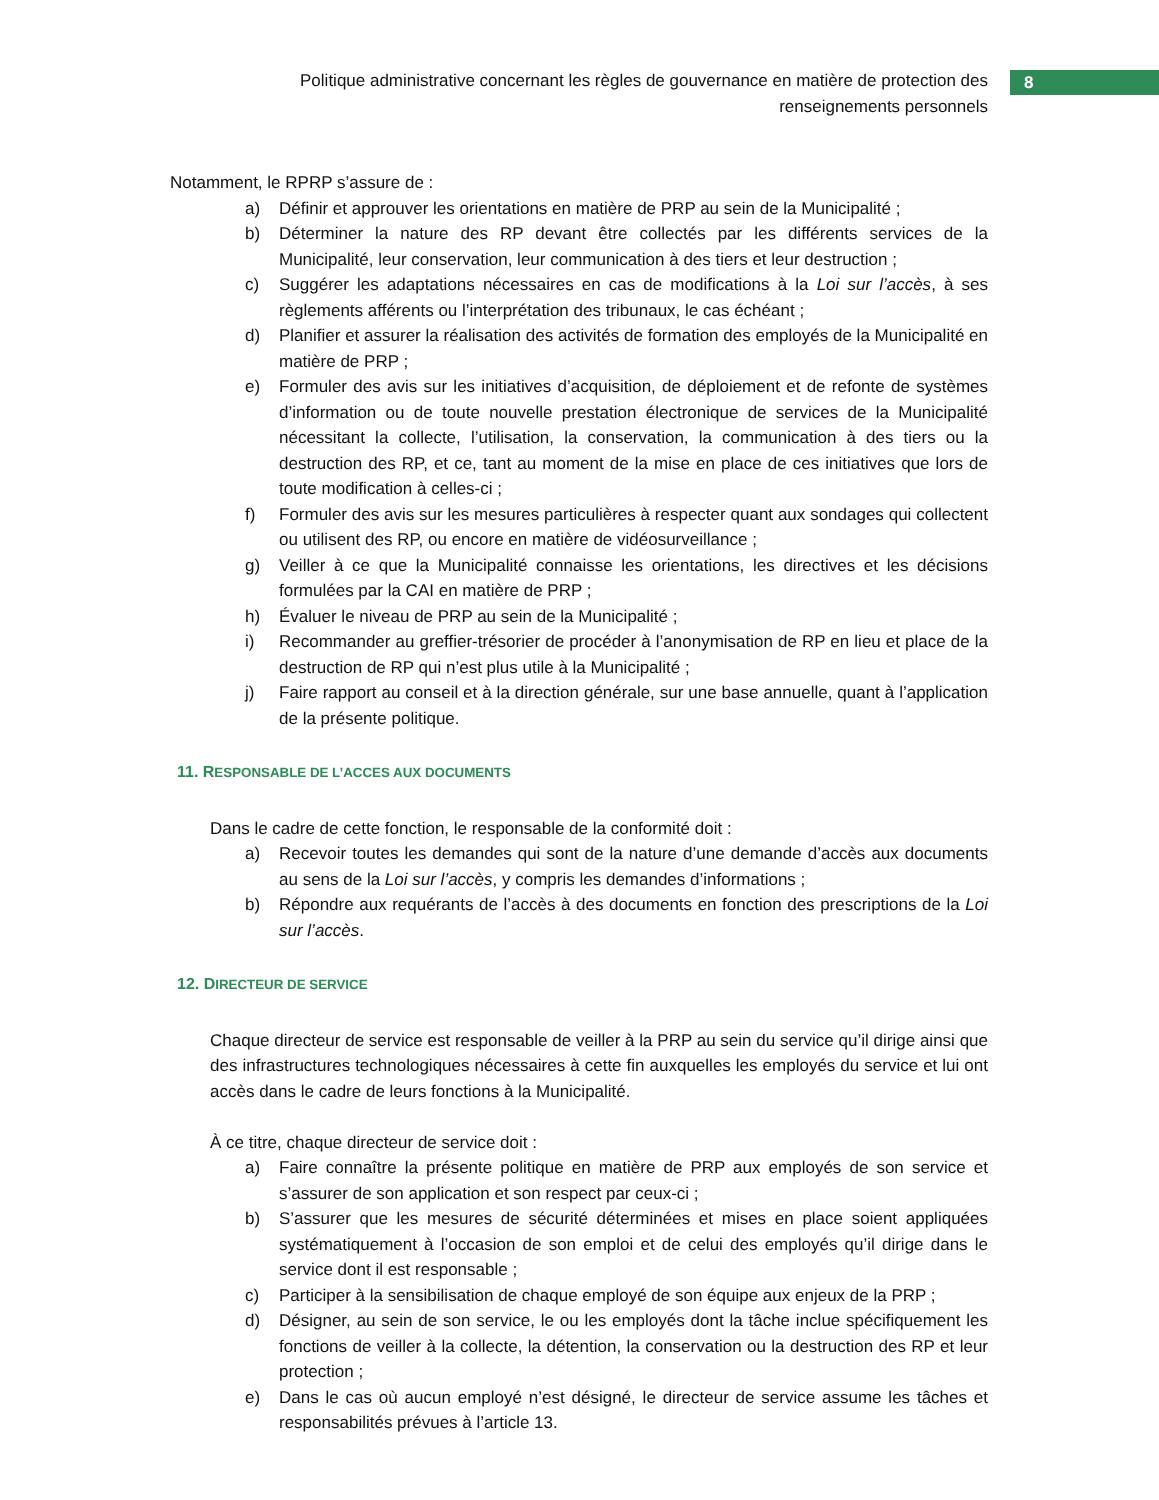Politique administrative concernant les règles de gouvernance en matière de protection des renseignements personnels
8
Notamment, le RPRP s’assure de :
a) Définir et approuver les orientations en matière de PRP au sein de la Municipalité ;
b) Déterminer la nature des RP devant être collectés par les différents services de la Municipalité, leur conservation, leur communication à des tiers et leur destruction ;
c) Suggérer les adaptations nécessaires en cas de modifications à la Loi sur l’accès, à ses règlements afférents ou l’interprétation des tribunaux, le cas échéant ;
d) Planifier et assurer la réalisation des activités de formation des employés de la Municipalité en matière de PRP ;
e) Formuler des avis sur les initiatives d’acquisition, de déploiement et de refonte de systèmes d’information ou de toute nouvelle prestation électronique de services de la Municipalité nécessitant la collecte, l’utilisation, la conservation, la communication à des tiers ou la destruction des RP, et ce, tant au moment de la mise en place de ces initiatives que lors de toute modification à celles-ci ;
f) Formuler des avis sur les mesures particulières à respecter quant aux sondages qui collectent ou utilisent des RP, ou encore en matière de vidéosurveillance ;
g) Veiller à ce que la Municipalité connaisse les orientations, les directives et les décisions formulées par la CAI en matière de PRP ;
h) Évaluer le niveau de PRP au sein de la Municipalité ;
i) Recommander au greffier-trésorier de procéder à l’anonymisation de RP en lieu et place de la destruction de RP qui n’est plus utile à la Municipalité ;
j) Faire rapport au conseil et à la direction générale, sur une base annuelle, quant à l’application de la présente politique.
11. RESPONSABLE DE L’ACCES AUX DOCUMENTS
Dans le cadre de cette fonction, le responsable de la conformité doit :
a) Recevoir toutes les demandes qui sont de la nature d’une demande d’accès aux documents au sens de la Loi sur l’accès, y compris les demandes d’informations ;
b) Répondre aux requérants de l’accès à des documents en fonction des prescriptions de la Loi sur l’accès.
12. DIRECTEUR DE SERVICE
Chaque directeur de service est responsable de veiller à la PRP au sein du service qu’il dirige ainsi que des infrastructures technologiques nécessaires à cette fin auxquelles les employés du service et lui ont accès dans le cadre de leurs fonctions à la Municipalité.
À ce titre, chaque directeur de service doit :
a) Faire connaître la présente politique en matière de PRP aux employés de son service et s’assurer de son application et son respect par ceux-ci ;
b) S’assurer que les mesures de sécurité déterminées et mises en place soient appliquées systématiquement à l’occasion de son emploi et de celui des employés qu’il dirige dans le service dont il est responsable ;
c) Participer à la sensibilisation de chaque employé de son équipe aux enjeux de la PRP ;
d) Désigner, au sein de son service, le ou les employés dont la tâche inclue spécifiquement les fonctions de veiller à la collecte, la détention, la conservation ou la destruction des RP et leur protection ;
e) Dans le cas où aucun employé n’est désigné, le directeur de service assume les tâches et responsabilités prévues à l’article 13.